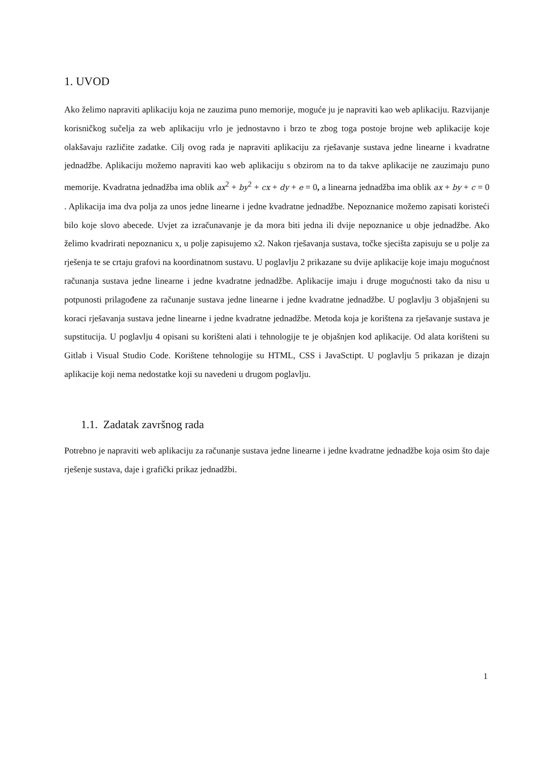1. UVOD
Ako želimo napraviti aplikaciju koja ne zauzima puno memorije, moguće ju je napraviti kao web aplikaciju. Razvijanje korisničkog sučelja za web aplikaciju vrlo je jednostavno i brzo te zbog toga postoje brojne web aplikacije koje olakšavaju različite zadatke. Cilj ovog rada je napraviti aplikaciju za rješavanje sustava jedne linearne i kvadratne jednadžbe. Aplikaciju možemo napraviti kao web aplikaciju s obzirom na to da takve aplikacije ne zauzimaju puno memorije. Kvadratna jednadžba ima oblik ax<sup>2</sup> + by<sup>2</sup> + cx + dy + e = 0, a linearna jednadžba ima oblik ax + by + c = 0 . Aplikacija ima dva polja za unos jedne linearne i jedne kvadratne jednadžbe. Nepoznanice možemo zapisati koristeći bilo koje slovo abecede. Uvjet za izračunavanje je da mora biti jedna ili dvije nepoznanice u obje jednadžbe. Ako želimo kvadrirati nepoznanicu x, u polje zapisujemo x2. Nakon rješavanja sustava, točke sjecišta zapisuju se u polje za rješenja te se crtaju grafovi na koordinatnom sustavu. U poglavlju 2 prikazane su dvije aplikacije koje imaju mogućnost računanja sustava jedne linearne i jedne kvadratne jednadžbe. Aplikacije imaju i druge mogućnosti tako da nisu u potpunosti prilagođene za računanje sustava jedne linearne i jedne kvadratne jednadžbe. U poglavlju 3 objašnjeni su koraci rješavanja sustava jedne linearne i jedne kvadratne jednadžbe. Metoda koja je korištena za rješavanje sustava je supstitucija. U poglavlju 4 opisani su korišteni alati i tehnologije te je objašnjen kod aplikacije. Od alata korišteni su Gitlab i Visual Studio Code. Korištene tehnologije su HTML, CSS i JavaSctipt. U poglavlju 5 prikazan je dizajn aplikacije koji nema nedostatke koji su navedeni u drugom poglavlju.
1.1. Zadatak završnog rada
Potrebno je napraviti web aplikaciju za računanje sustava jedne linearne i jedne kvadratne jednadžbe koja osim što daje rješenje sustava, daje i grafički prikaz jednadžbi.
1